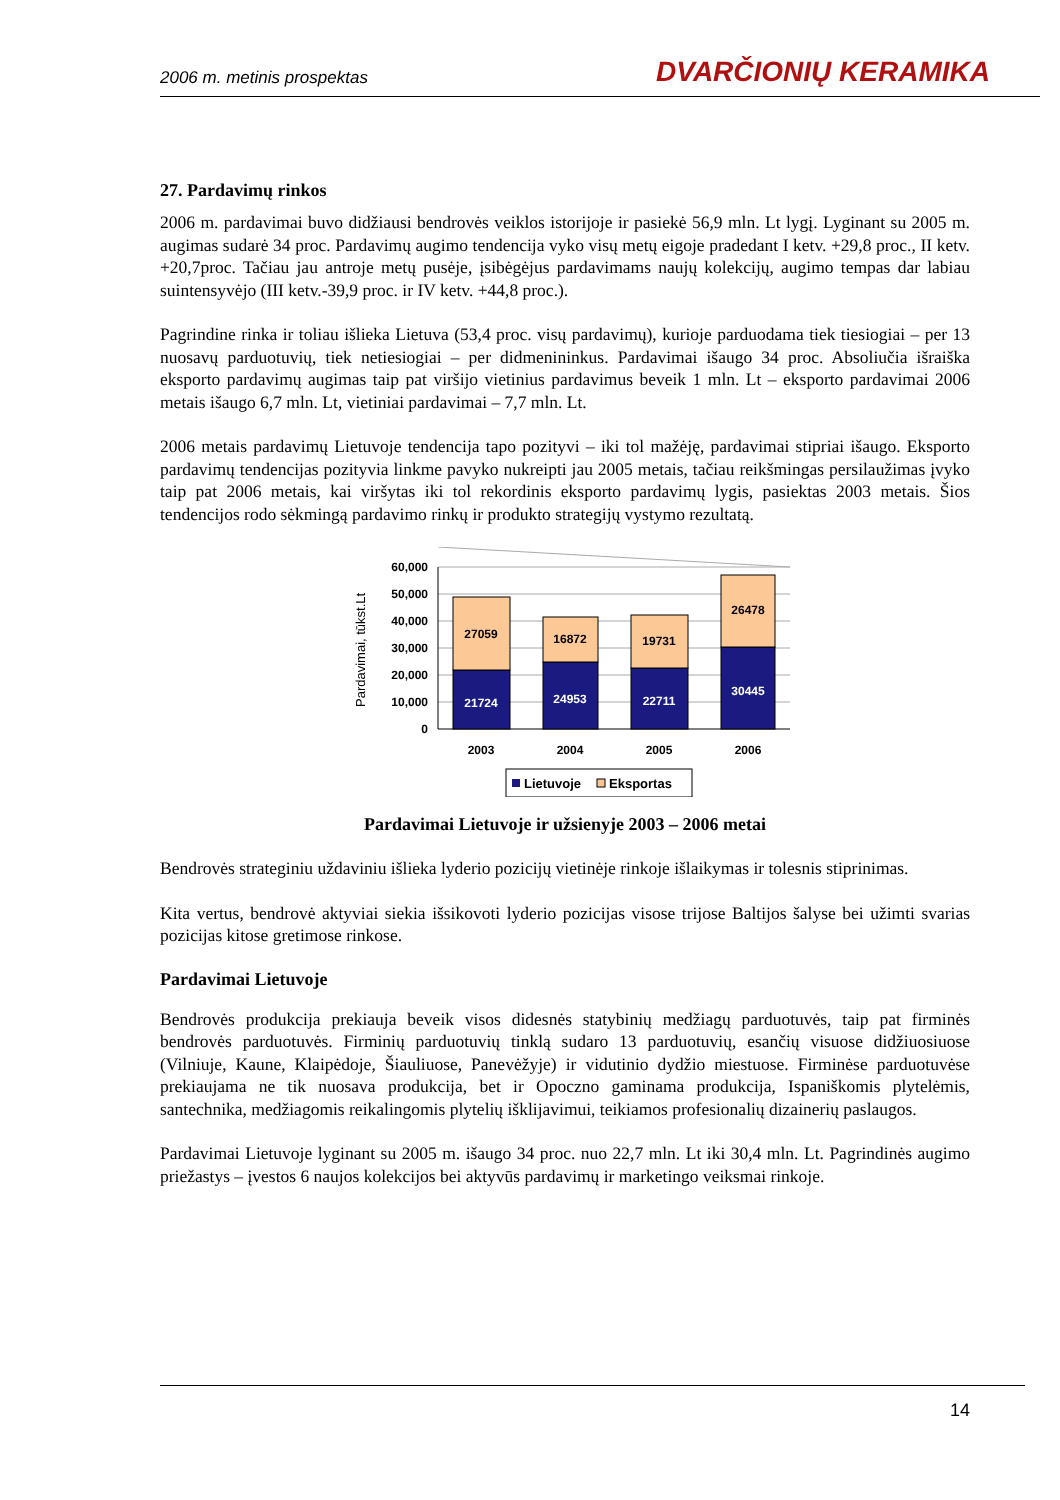2006 m. metinis prospektas DVARČIONIŲ KERAMIKA
27. Pardavimų rinkos
2006 m. pardavimai buvo didžiausi bendrovės veiklos istorijoje ir pasiekė 56,9 mln. Lt lygį. Lyginant su 2005 m. augimas sudarė 34 proc. Pardavimų augimo tendencija vyko visų metų eigoje pradedant I ketv. +29,8 proc., II ketv. +20,7proc. Tačiau jau antroje metų pusėje, įsibėgėjus pardavimams naujų kolekcijų, augimo tempas dar labiau suintensyvėjo (III ketv.-39,9 proc. ir IV ketv. +44,8 proc.).
Pagrindine rinka ir toliau išlieka Lietuva (53,4 proc. visų pardavimų), kurioje parduodama tiek tiesiogiai – per 13 nuosavų parduotuvių, tiek netiesiogiai – per didmenininkus. Pardavimai išaugo 34 proc. Absoliučia išraiška eksporto pardavimų augimas taip pat viršijo vietinius pardavimus beveik 1 mln. Lt – eksporto pardavimai 2006 metais išaugo 6,7 mln. Lt, vietiniai pardavimai – 7,7 mln. Lt.
2006 metais pardavimų Lietuvoje tendencija tapo pozityvi – iki tol mažėję, pardavimai stipriai išaugo. Eksporto pardavimų tendencijas pozityvia linkme pavyko nukreipti jau 2005 metais, tačiau reikšmingas persilaužimas įvyko taip pat 2006 metais, kai viršytas iki tol rekordinis eksporto pardavimų lygis, pasiektas 2003 metais. Šios tendencijos rodo sėkmingą pardavimo rinkų ir produkto strategijų vystymo rezultatą.
Pardavimai, tūkst.Lt
60,000
50,000
40,000
30,000
20,000
10,000
0
21724
27059
24953
16872
22711
19731
30445
26478
2003
2004
2005
2006
Lietuvoje
Eksportas
Pardavimai Lietuvoje ir užsienyje 2003 – 2006 metai
Bendrovės strateginiu uždaviniu išlieka lyderio pozicijų vietinėje rinkoje išlaikymas ir tolesnis stiprinimas.
Kita vertus, bendrovė aktyviai siekia išsikovoti lyderio pozicijas visose trijose Baltijos šalyse bei užimti svarias pozicijas kitose gretimose rinkose.
Pardavimai Lietuvoje
Bendrovės produkcija prekiauja beveik visos didesnės statybinių medžiagų parduotuvės, taip pat firminės bendrovės parduotuvės. Firminių parduotuvių tinklą sudaro 13 parduotuvių, esančių visuose didžiuosiuose (Vilniuje, Kaune, Klaipėdoje, Šiauliuose, Panevėžyje) ir vidutinio dydžio miestuose. Firminėse parduotuvėse prekiaujama ne tik nuosava produkcija, bet ir Opoczno gaminama produkcija, Ispaniškomis plytelėmis, santechnika, medžiagomis reikalingomis plytelių išklijavimui, teikiamos profesionalių dizainerių paslaugos.
Pardavimai Lietuvoje lyginant su 2005 m. išaugo 34 proc. nuo 22,7 mln. Lt iki 30,4 mln. Lt. Pagrindinės augimo priežastys – įvestos 6 naujos kolekcijos bei aktyvūs pardavimų ir marketingo veiksmai rinkoje.
14